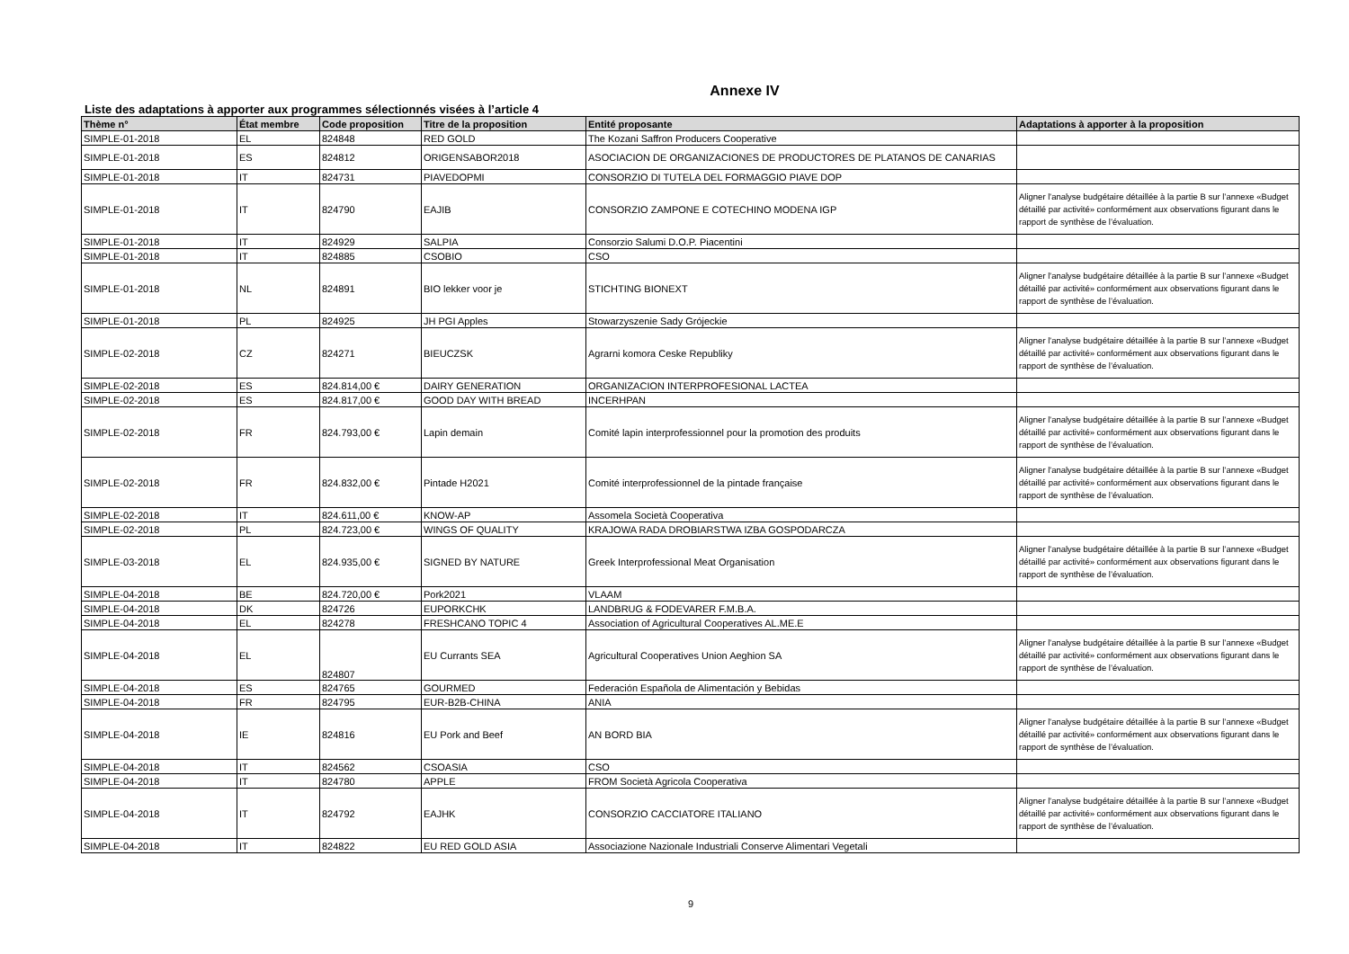Annexe IV
Liste des adaptations à apporter aux programmes sélectionnés visées à l’article 4
| Thème n° | État membre | Code proposition | Titre de la proposition | Entité proposante | Adaptations à apporter à la proposition |
| --- | --- | --- | --- | --- | --- |
| SIMPLE-01-2018 | EL | 824848 | RED GOLD | The Kozani Saffron Producers Cooperative | |
| SIMPLE-01-2018 | ES | 824812 | ORIGENSABOR2018 | ASOCIACION DE ORGANIZACIONES DE PRODUCTORES DE PLATANOS DE CANARIAS | |
| SIMPLE-01-2018 | IT | 824731 | PIAVEDOPMI | CONSORZIO DI TUTELA DEL FORMAGGIO PIAVE DOP | |
| SIMPLE-01-2018 | IT | 824790 | EAJIB | CONSORZIO ZAMPONE E COTECHINO MODENA IGP | Aligner l'analyse budgétaire détaillée à la partie B sur l’annexe «Budget détaillé par activité» conformément aux observations figurant dans le rapport de synthèse de l’évaluation. |
| SIMPLE-01-2018 | IT | 824929 | SALPIA | Consorzio Salumi D.O.P. Piacentini | |
| SIMPLE-01-2018 | IT | 824885 | CSOBIO | CSO | |
| SIMPLE-01-2018 | NL | 824891 | BIO lekker voor je | STICHTING BIONEXT | Aligner l'analyse budgétaire détaillée à la partie B sur l’annexe «Budget détaillé par activité» conformément aux observations figurant dans le rapport de synthèse de l’évaluation. |
| SIMPLE-01-2018 | PL | 824925 | JH PGI Apples | Stowarzyszenie Sady Grójeckie | |
| SIMPLE-02-2018 | CZ | 824271 | BIEUCZSK | Agrarni komora Ceske Republiky | Aligner l'analyse budgétaire détaillée à la partie B sur l’annexe «Budget détaillé par activité» conformément aux observations figurant dans le rapport de synthèse de l’évaluation. |
| SIMPLE-02-2018 | ES | 824.814,00 € | DAIRY GENERATION | ORGANIZACION INTERPROFESIONAL LACTEA | |
| SIMPLE-02-2018 | ES | 824.817,00 € | GOOD DAY WITH BREAD | INCERHPAN | |
| SIMPLE-02-2018 | FR | 824.793,00 € | Lapin demain | Comité lapin interprofessionnel pour la promotion des produits | Aligner l'analyse budgétaire détaillée à la partie B sur l’annexe «Budget détaillé par activité» conformément aux observations figurant dans le rapport de synthèse de l’évaluation. |
| SIMPLE-02-2018 | FR | 824.832,00 € | Pintade H2021 | Comité interprofessionnel de la pintade française | Aligner l'analyse budgétaire détaillée à la partie B sur l’annexe «Budget détaillé par activité» conformément aux observations figurant dans le rapport de synthèse de l’évaluation. |
| SIMPLE-02-2018 | IT | 824.611,00 € | KNOW-AP | Assomela Società Cooperativa | |
| SIMPLE-02-2018 | PL | 824.723,00 € | WINGS OF QUALITY | KRAJOWA RADA DROBIARSTWA IZBA GOSPODARCZA | |
| SIMPLE-03-2018 | EL | 824.935,00 € | SIGNED BY NATURE | Greek Interprofessional Meat Organisation | Aligner l'analyse budgétaire détaillée à la partie B sur l’annexe «Budget détaillé par activité» conformément aux observations figurant dans le rapport de synthèse de l’évaluation. |
| SIMPLE-04-2018 | BE | 824.720,00 € | Pork2021 | VLAAM | |
| SIMPLE-04-2018 | DK | 824726 | EUPORKCHK | LANDBRUG & FODEVARER F.M.B.A. | |
| SIMPLE-04-2018 | EL | 824278 | FRESHCANO TOPIC 4 | Association of Agricultural Cooperatives AL.ME.E | |
| SIMPLE-04-2018 | EL | 824807 | EU Currants SEA | Agricultural Cooperatives Union Aeghion SA | Aligner l'analyse budgétaire détaillée à la partie B sur l’annexe «Budget détaillé par activité» conformément aux observations figurant dans le rapport de synthèse de l’évaluation. |
| SIMPLE-04-2018 | ES | 824765 | GOURMED | Federación Española de Alimentación y Bebidas | |
| SIMPLE-04-2018 | FR | 824795 | EUR-B2B-CHINA | ANIA | |
| SIMPLE-04-2018 | IE | 824816 | EU Pork and Beef | AN BORD BIA | Aligner l'analyse budgétaire détaillée à la partie B sur l’annexe «Budget détaillé par activité» conformément aux observations figurant dans le rapport de synthèse de l’évaluation. |
| SIMPLE-04-2018 | IT | 824562 | CSOASIA | CSO | |
| SIMPLE-04-2018 | IT | 824780 | APPLE | FROM Società Agricola Cooperativa | |
| SIMPLE-04-2018 | IT | 824792 | EAJHK | CONSORZIO CACCIATORE ITALIANO | Aligner l'analyse budgétaire détaillée à la partie B sur l’annexe «Budget détaillé par activité» conformément aux observations figurant dans le rapport de synthèse de l’évaluation. |
| SIMPLE-04-2018 | IT | 824822 | EU RED GOLD ASIA | Associazione Nazionale Industriali Conserve Alimentari Vegetali | |
9